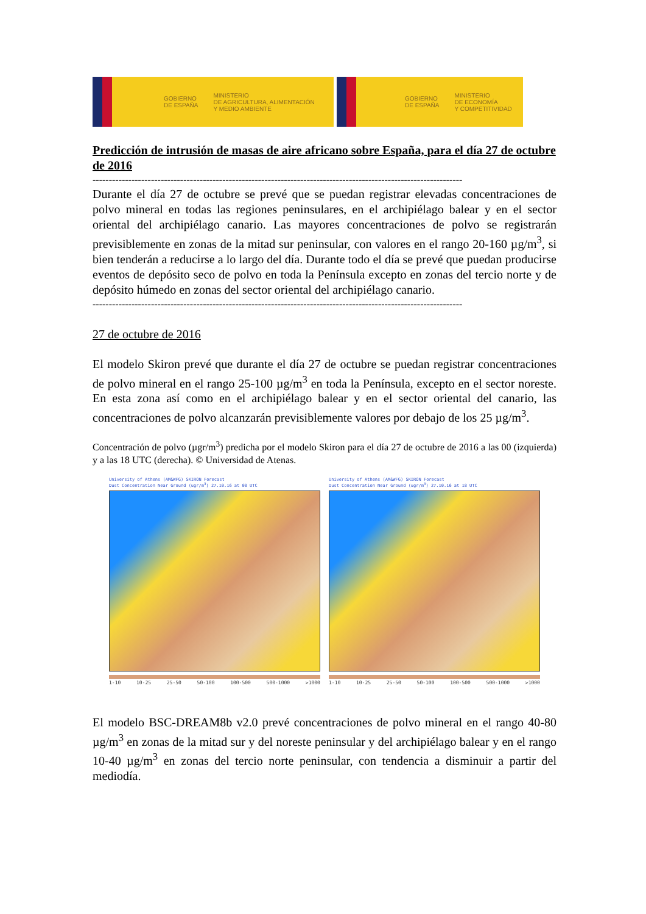GOBIERNO
DE ESPAÑA MINISTERIO
DE AGRICULTURA, ALIMENTACIÓN
Y MEDIO AMBIENTE
GOBIERNO
DE ESPAÑA MINISTERIO
DE ECONOMÍA
Y COMPETITIVIDAD
Predicción de intrusión de masas de aire africano sobre España, para el día 27 de octubre de 2016
------------------------------------------------------------------------------------------------------------------
Durante el día 27 de octubre se prevé que se puedan registrar elevadas concentraciones de polvo mineral en todas las regiones peninsulares, en el archipiélago balear y en el sector oriental del archipiélago canario. Las mayores concentraciones de polvo se registrarán previsiblemente en zonas de la mitad sur peninsular, con valores en el rango 20-160 µg/m<sup>3</sup>, si bien tenderán a reducirse a lo largo del día. Durante todo el día se prevé que puedan producirse eventos de depósito seco de polvo en toda la Península excepto en zonas del tercio norte y de depósito húmedo en zonas del sector oriental del archipiélago canario.
------------------------------------------------------------------------------------------------------------------
27 de octubre de 2016
El modelo Skiron prevé que durante el día 27 de octubre se puedan registrar concentraciones de polvo mineral en el rango 25-100 µg/m<sup>3</sup> en toda la Península, excepto en el sector noreste. En esta zona así como en el archipiélago balear y en el sector oriental del canario, las concentraciones de polvo alcanzarán previsiblemente valores por debajo de los 25 µg/m<sup>3</sup>.
Concentración de polvo (µgr/m<sup>3</sup>) predicha por el modelo Skiron para el día 27 de octubre de 2016 a las 00 (izquierda) y a las 18 UTC (derecha). © Universidad de Atenas.
University of Athens (AM&WFG) SKIRON Forecast
Dust Concentration Near Ground (ugr/m<sup>3</sup>) 27.10.16 at 00 UTC
1-10 10-25 25-50 50-100 100-500 500-1000 >1000
University of Athens (AM&WFG) SKIRON Forecast
Dust Concentration Near Ground (ugr/m<sup>3</sup>) 27.10.16 at 18 UTC
1-10 10-25 25-50 50-100 100-500 500-1000 >1000
El modelo BSC-DREAM8b v2.0 prevé concentraciones de polvo mineral en el rango 40-80 µg/m<sup>3</sup> en zonas de la mitad sur y del noreste peninsular y del archipiélago balear y en el rango 10-40 µg/m<sup>3</sup> en zonas del tercio norte peninsular, con tendencia a disminuir a partir del mediodía.